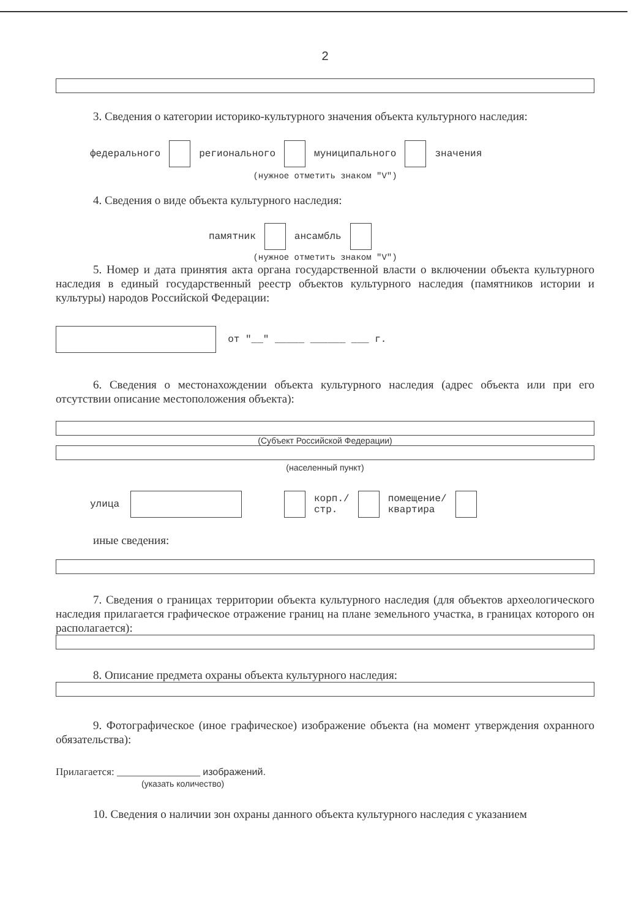2
3. Сведения о категории историко-культурного значения объекта культурного наследия:
федерального регионального муниципального значения
(нужное отметить знаком "V")
4. Сведения о виде объекта культурного наследия:
памятник ансамбль
(нужное отметить знаком "V")
5. Номер и дата принятия акта органа государственной власти о включении объекта культурного наследия в единый государственный реестр объектов культурного наследия (памятников истории и культуры) народов Российской Федерации:
от "__" _____ ______ ___ г.
6. Сведения о местонахождении объекта культурного наследия (адрес объекта или при его отсутствии описание местоположения объекта):
(Субъект Российской Федерации)
(населенный пункт)
улица корп./
стр. помещение/
квартира
иные сведения:
7. Сведения о границах территории объекта культурного наследия (для объектов археологического наследия прилагается графическое отражение границ на плане земельного участка, в границах которого он располагается):
8. Описание предмета охраны объекта культурного наследия:
9. Фотографическое (иное графическое) изображение объекта (на момент утверждения охранного обязательства):
Прилагается: ________________ изображений.
(указать количество)
10. Сведения о наличии зон охраны данного объекта культурного наследия с указанием